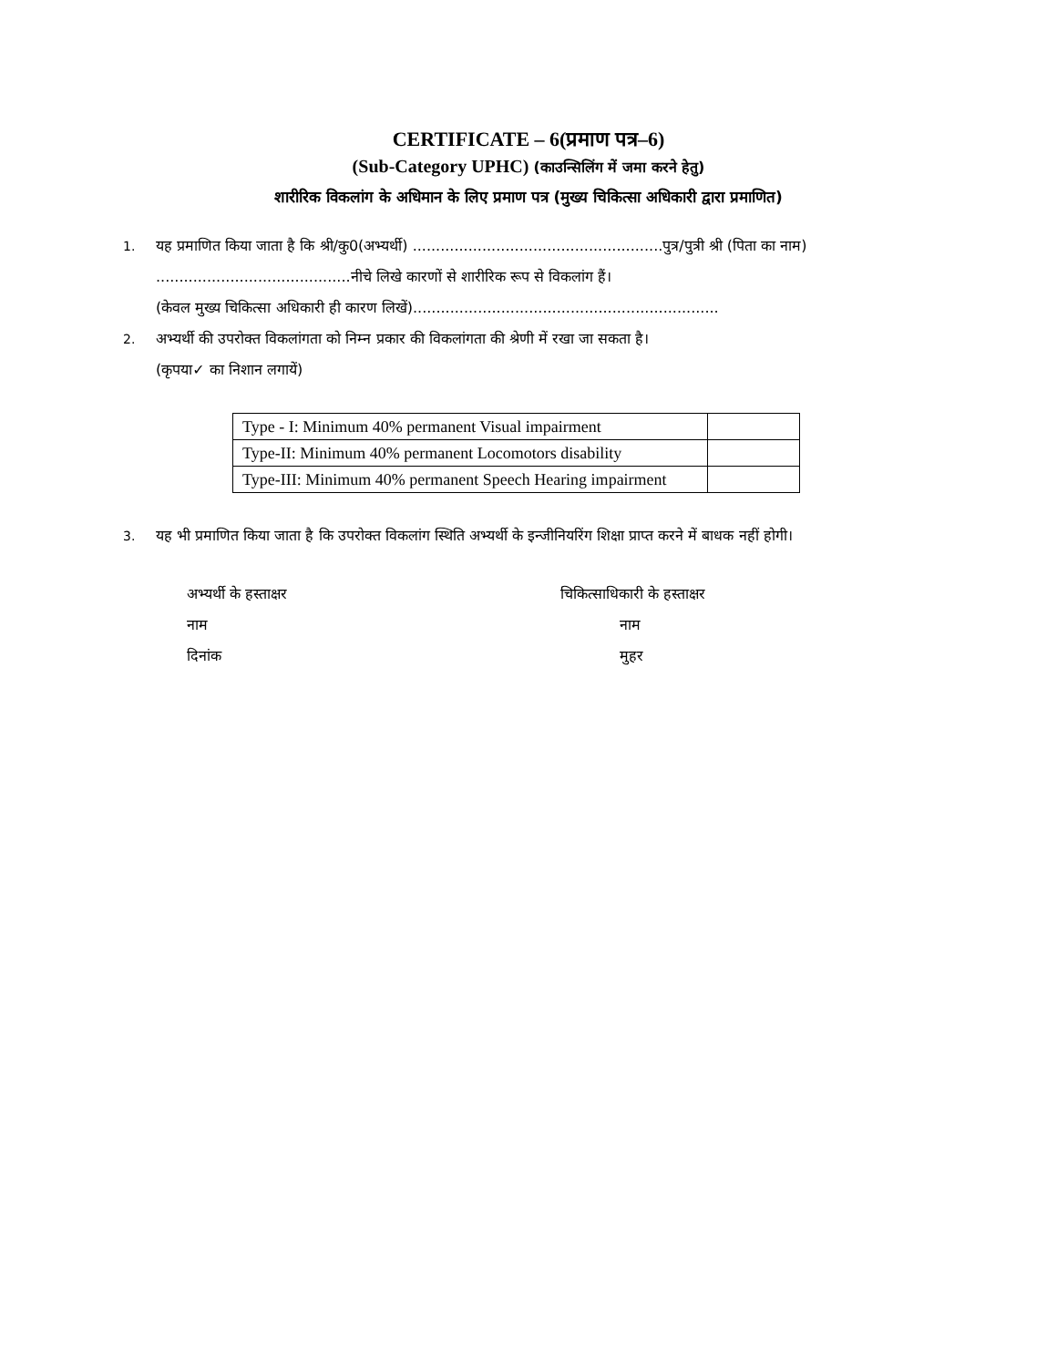CERTIFICATE – 6(प्रमाण पत्र–6)
(Sub-Category UPHC) (काउन्सिलिंग में जमा करने हेतु)
शारीरिक विकलांग के अधिमान के लिए प्रमाण पत्र (मुख्य चिकित्सा अधिकारी द्वारा प्रमाणित)
1. यह प्रमाणित किया जाता है कि श्री/कु0(अभ्यर्थी) ......................................................पुत्र/पुत्री श्री (पिता का नाम) ..........................................नीचे लिखे कारणों से शारीरिक रूप से विकलांग हैं।
(केवल मुख्य चिकित्सा अधिकारी ही कारण लिखें)..................................................................
2. अभ्यर्थी की उपरोक्त विकलांगता को निम्न प्रकार की विकलांगता की श्रेणी में रखा जा सकता है।
(कृपया✓ का निशान लगायें)
| Type - I: Minimum 40% permanent Visual impairment | |
| Type-II: Minimum 40% permanent Locomotors disability | |
| Type-III: Minimum 40% permanent Speech Hearing impairment | |
3. यह भी प्रमाणित किया जाता है कि उपरोक्त विकलांग स्थिति अभ्यर्थी के इन्जीनियरिंग शिक्षा प्राप्त करने में बाधक नहीं होगी।
अभ्यर्थी के हस्ताक्षर
नाम
दिनांक
चिकित्साधिकारी के हस्ताक्षर
नाम
मुहर